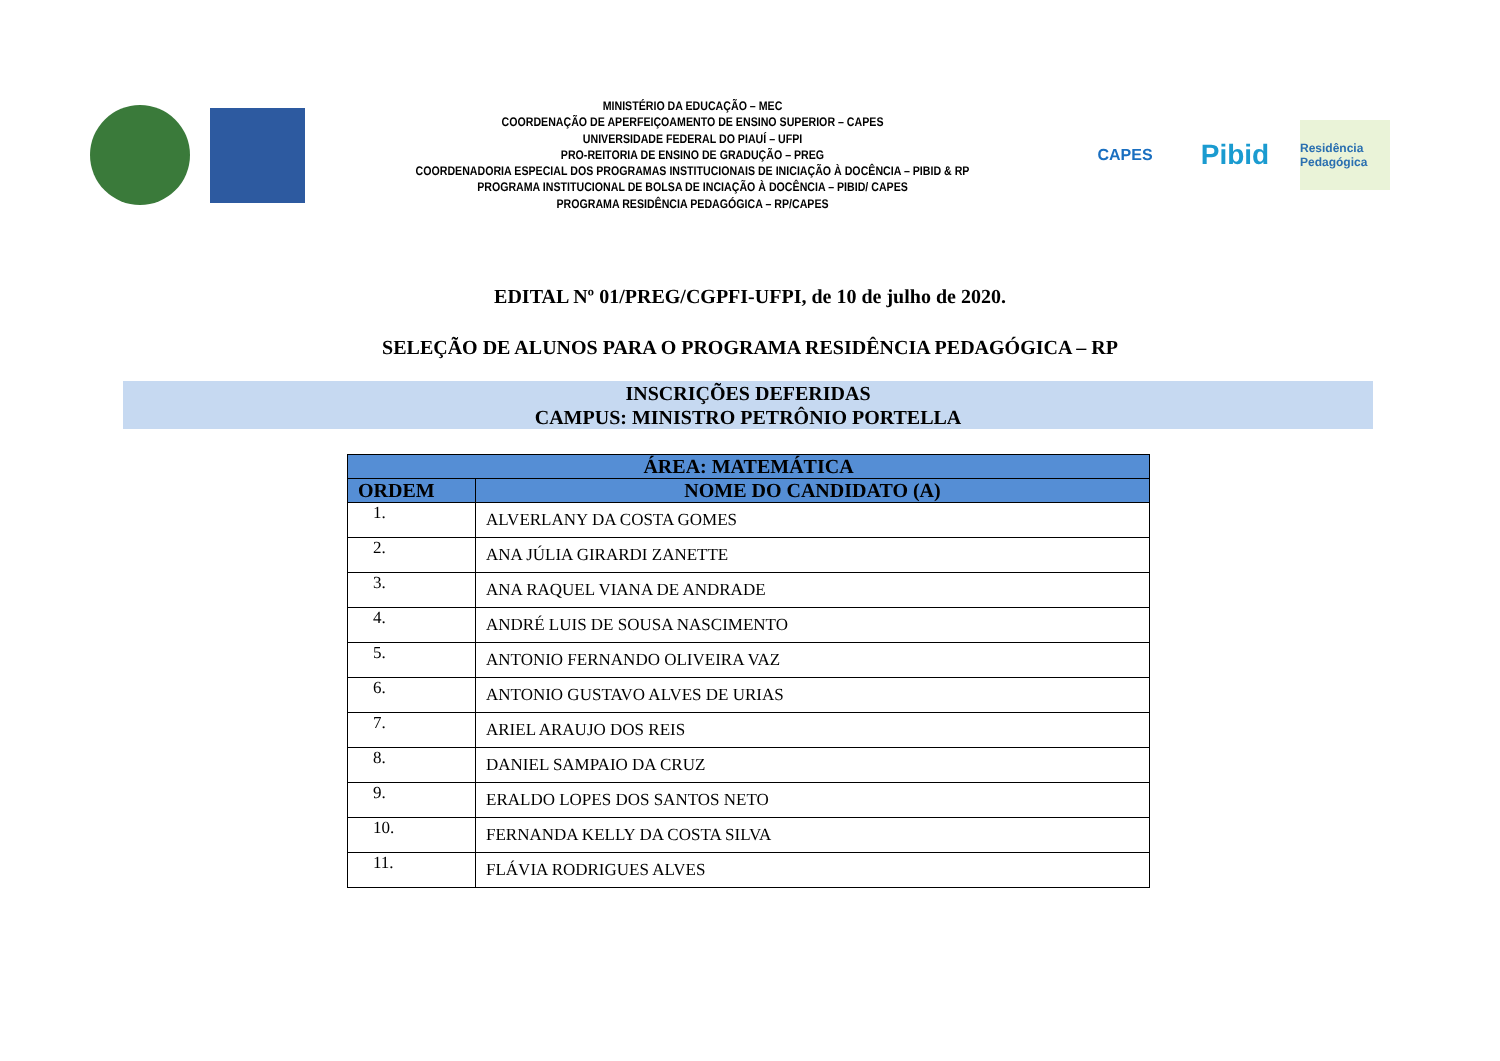MINISTÉRIO DA EDUCAÇÃO – MEC
COORDENAÇÃO DE APERFEIÇOAMENTO DE ENSINO SUPERIOR – CAPES
UNIVERSIDADE FEDERAL DO PIAUÍ – UFPI
PRO-REITORIA DE ENSINO DE GRADUÇÃO – PREG
COORDENADORIA ESPECIAL DOS PROGRAMAS INSTITUCIONAIS DE INICIAÇÃO À DOCÊNCIA – PIBID & RP
PROGRAMA INSTITUCIONAL DE BOLSA DE INCIAÇÃO À DOCÊNCIA – PIBID/ CAPES
PROGRAMA RESIDÊNCIA PEDAGÓGICA – RP/CAPES
CAPES
Pibid
Residência Pedagógica
EDITAL Nº 01/PREG/CGPFI-UFPI, de 10 de julho de 2020.
SELEÇÃO DE ALUNOS PARA O PROGRAMA RESIDÊNCIA PEDAGÓGICA – RP
INSCRIÇÕES DEFERIDAS
CAMPUS: MINISTRO PETRÔNIO PORTELLA
| ÁREA: MATEMÁTICA | |
| --- | --- |
| ORDEM | NOME DO CANDIDATO (A) |
| 1. | ALVERLANY DA COSTA GOMES |
| 2. | ANA JÚLIA GIRARDI ZANETTE |
| 3. | ANA RAQUEL VIANA DE ANDRADE |
| 4. | ANDRÉ LUIS DE SOUSA NASCIMENTO |
| 5. | ANTONIO FERNANDO OLIVEIRA VAZ |
| 6. | ANTONIO GUSTAVO ALVES DE URIAS |
| 7. | ARIEL ARAUJO DOS REIS |
| 8. | DANIEL SAMPAIO DA CRUZ |
| 9. | ERALDO LOPES DOS SANTOS NETO |
| 10. | FERNANDA KELLY DA COSTA SILVA |
| 11. | FLÁVIA RODRIGUES ALVES |